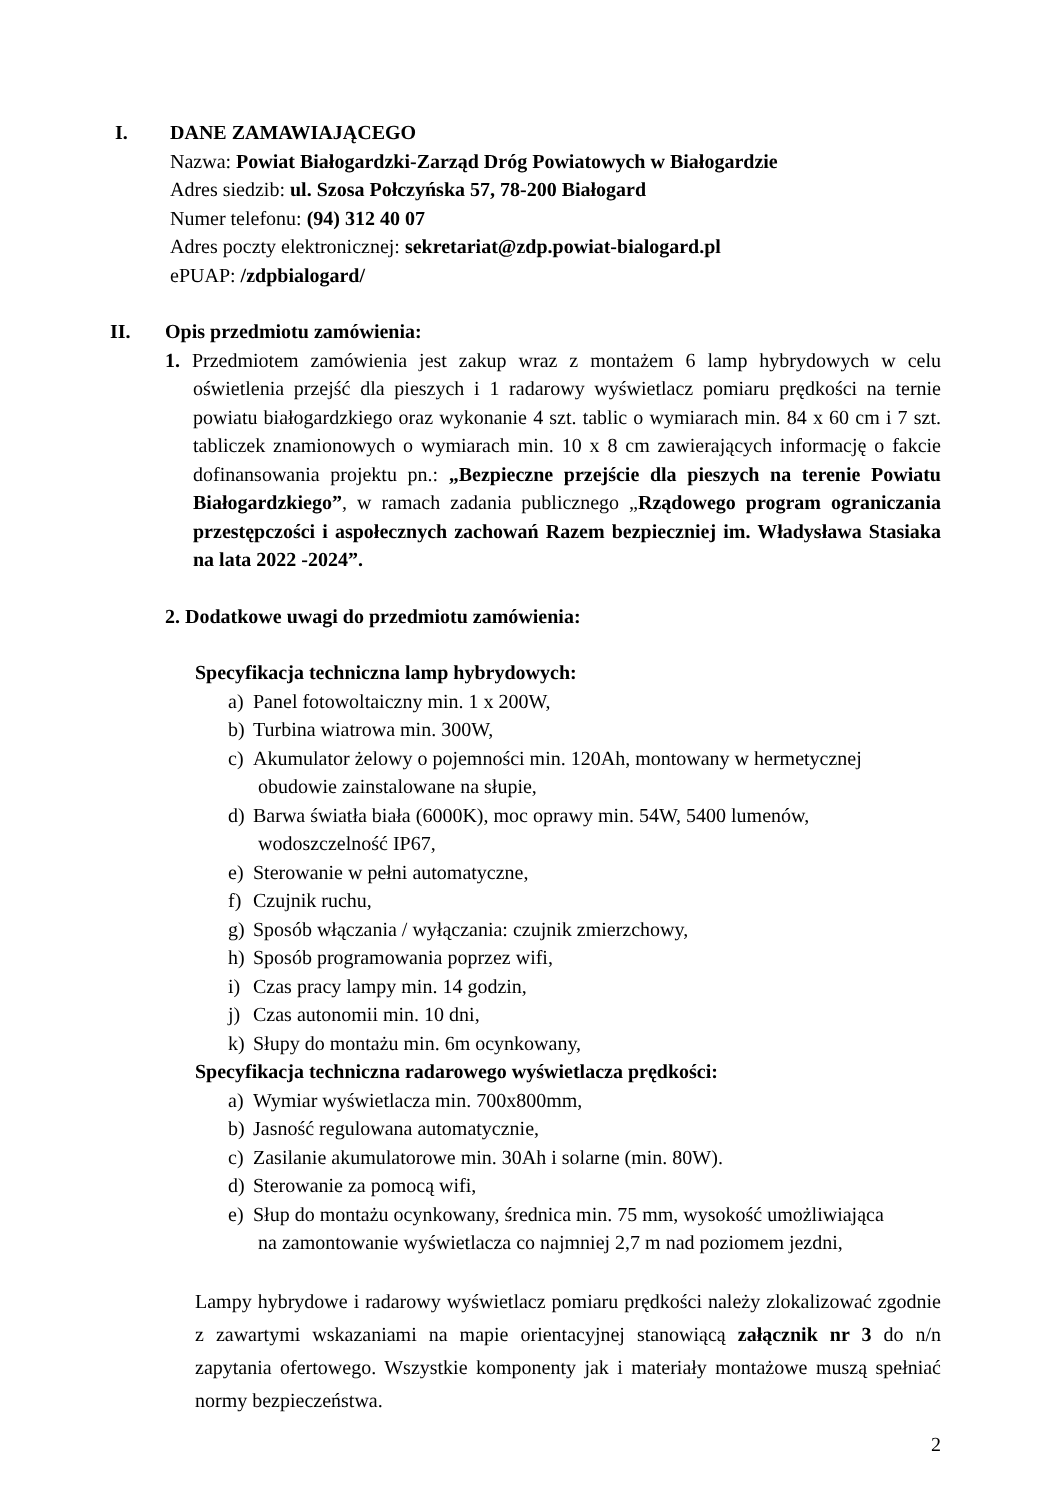I. DANE ZAMAWIAJĄCEGO
Nazwa: Powiat Białogardzki-Zarząd Dróg Powiatowych w Białogardzie
Adres siedzib: ul. Szosa Połczyńska 57, 78-200 Białogard
Numer telefonu: (94) 312 40 07
Adres poczty elektronicznej: sekretariat@zdp.powiat-bialogard.pl
ePUAP: /zdpbialogard/
II. Opis przedmiotu zamówienia:
1. Przedmiotem zamówienia jest zakup wraz z montażem 6 lamp hybrydowych w celu oświetlenia przejść dla pieszych i 1 radarowy wyświetlacz pomiaru prędkości na ternie powiatu białogardzkiego oraz wykonanie 4 szt. tablic o wymiarach min. 84 x 60 cm i 7 szt. tabliczek znamionowych o wymiarach min. 10 x 8 cm zawierających informację o fakcie dofinansowania projektu pn.: „Bezpieczne przejście dla pieszych na terenie Powiatu Białogardzkiego”, w ramach zadania publicznego „Rządowego program ograniczania przestępczości i aspołecznych zachowań Razem bezpieczniej im. Władysława Stasiaka na lata 2022 -2024”.
2. Dodatkowe uwagi do przedmiotu zamówienia:
Specyfikacja techniczna lamp hybrydowych:
a) Panel fotowoltaiczny min. 1 x 200W,
b) Turbina wiatrowa min. 300W,
c) Akumulator żelowy o pojemności min. 120Ah, montowany w hermetycznej
obudowie zainstalowane na słupie,
d) Barwa światła biała (6000K), moc oprawy min. 54W, 5400 lumenów,
wodoszczelność IP67,
e) Sterowanie w pełni automatyczne,
f) Czujnik ruchu,
g) Sposób włączania / wyłączania: czujnik zmierzchowy,
h) Sposób programowania poprzez wifi,
i) Czas pracy lampy min. 14 godzin,
j) Czas autonomii min. 10 dni,
k) Słupy do montażu min. 6m ocynkowany,
Specyfikacja techniczna radarowego wyświetlacza prędkości:
a) Wymiar wyświetlacza min. 700x800mm,
b) Jasność regulowana automatycznie,
c) Zasilanie akumulatorowe min. 30Ah i solarne (min. 80W).
d) Sterowanie za pomocą wifi,
e) Słup do montażu ocynkowany, średnica min. 75 mm, wysokość umożliwiająca
na zamontowanie wyświetlacza co najmniej 2,7 m nad poziomem jezdni,
Lampy hybrydowe i radarowy wyświetlacz pomiaru prędkości należy zlokalizować zgodnie z zawartymi wskazaniami na mapie orientacyjnej stanowiącą załącznik nr 3 do n/n zapytania ofertowego. Wszystkie komponenty jak i materiały montażowe muszą spełniać normy bezpieczeństwa.
2